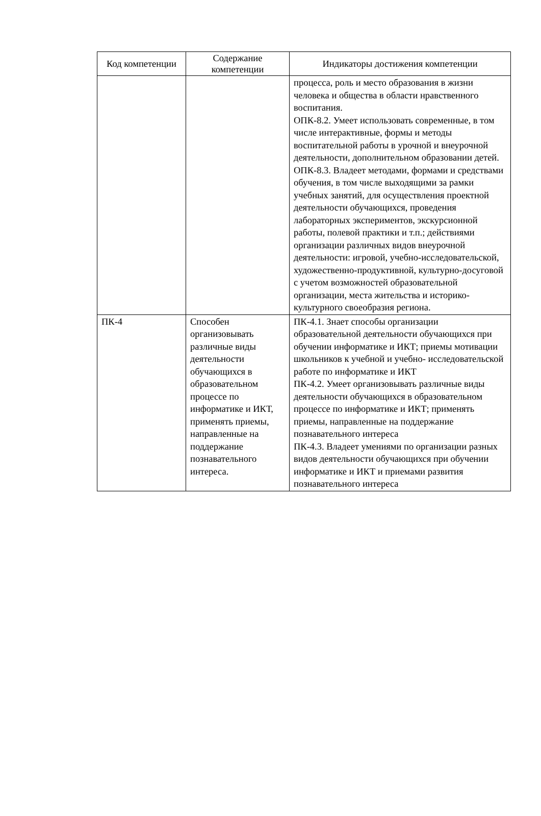| Код компетенции | Содержание компетенции | Индикаторы достижения компетенции |
| --- | --- | --- |
| | | процесса, роль и место образования в жизни человека и общества в области нравственного воспитания. ОПК-8.2. Умеет использовать современные, в том числе интерактивные, формы и методы воспитательной работы в урочной и внеурочной деятельности, дополнительном образовании детей. ОПК-8.3. Владеет методами, формами и средствами обучения, в том числе выходящими за рамки учебных занятий, для осуществления проектной деятельности обучающихся, проведения лабораторных экспериментов, экскурсионной работы, полевой практики и т.п.; действиями организации различных видов внеурочной деятельности: игровой, учебно-исследовательской, художественно-продуктивной, культурно-досуговой с учетом возможностей образовательной организации, места жительства и историко-культурного своеобразия региона. |
| ПК-4 | Способен организовывать различные виды деятельности обучающихся в образовательном процессе по информатике и ИКТ, применять приемы, направленные на поддержание познавательного интереса. | ПК-4.1. Знает способы организации образовательной деятельности обучающихся при обучении информатике и ИКТ; приемы мотивации школьников к учебной и учебно- исследовательской работе по информатике и ИКТ ПК-4.2. Умеет организовывать различные виды деятельности обучающихся в образовательном процессе по информатике и ИКТ; применять приемы, направленные на поддержание познавательного интереса ПК-4.3. Владеет умениями по организации разных видов деятельности обучающихся при обучении информатике и ИКТ и приемами развития познавательного интереса |